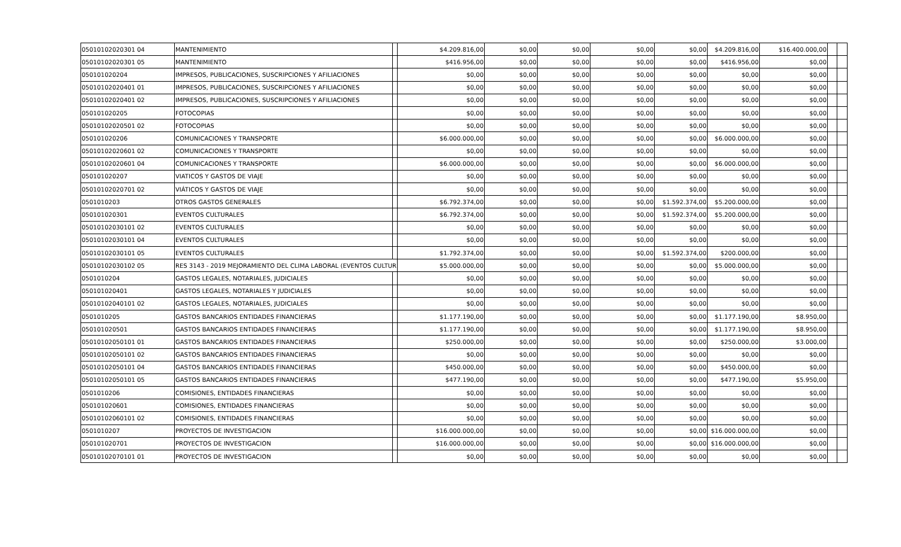| 05010102020301 04 | MANTENIMIENTO | | $4.209.816,00 | $0,00 | $0,00 | $0,00 | $0,00 | $4.209.816,00 | $16.400.000,00 | | |
| 05010102020301 05 | MANTENIMIENTO | | $416.956,00 | $0,00 | $0,00 | $0,00 | $0,00 | $416.956,00 | $0,00 | | |
| 050101020204 | IMPRESOS, PUBLICACIONES, SUSCRIPCIONES Y AFILIACIONES | | $0,00 | $0,00 | $0,00 | $0,00 | $0,00 | $0,00 | $0,00 | | |
| 05010102020401 01 | IMPRESOS, PUBLICACIONES, SUSCRIPCIONES Y AFILIACIONES | | $0,00 | $0,00 | $0,00 | $0,00 | $0,00 | $0,00 | $0,00 | | |
| 05010102020401 02 | IMPRESOS, PUBLICACIONES, SUSCRIPCIONES Y AFILIACIONES | | $0,00 | $0,00 | $0,00 | $0,00 | $0,00 | $0,00 | $0,00 | | |
| 050101020205 | FOTOCOPIAS | | $0,00 | $0,00 | $0,00 | $0,00 | $0,00 | $0,00 | $0,00 | | |
| 05010102020501 02 | FOTOCOPIAS | | $0,00 | $0,00 | $0,00 | $0,00 | $0,00 | $0,00 | $0,00 | | |
| 050101020206 | COMUNICACIONES Y TRANSPORTE | | $6.000.000,00 | $0,00 | $0,00 | $0,00 | $0,00 | $6.000.000,00 | $0,00 | | |
| 05010102020601 02 | COMUNICACIONES Y TRANSPORTE | | $0,00 | $0,00 | $0,00 | $0,00 | $0,00 | $0,00 | $0,00 | | |
| 05010102020601 04 | COMUNICACIONES Y TRANSPORTE | | $6.000.000,00 | $0,00 | $0,00 | $0,00 | $0,00 | $6.000.000,00 | $0,00 | | |
| 050101020207 | VIATICOS Y GASTOS DE VIAJE | | $0,00 | $0,00 | $0,00 | $0,00 | $0,00 | $0,00 | $0,00 | | |
| 05010102020701 02 | VIÁTICOS Y GASTOS DE VIAJE | | $0,00 | $0,00 | $0,00 | $0,00 | $0,00 | $0,00 | $0,00 | | |
| 0501010203 | OTROS GASTOS GENERALES | | $6.792.374,00 | $0,00 | $0,00 | $0,00 | $1.592.374,00 | $5.200.000,00 | $0,00 | | |
| 050101020301 | EVENTOS CULTURALES | | $6.792.374,00 | $0,00 | $0,00 | $0,00 | $1.592.374,00 | $5.200.000,00 | $0,00 | | |
| 05010102030101 02 | EVENTOS CULTURALES | | $0,00 | $0,00 | $0,00 | $0,00 | $0,00 | $0,00 | $0,00 | | |
| 05010102030101 04 | EVENTOS CULTURALES | | $0,00 | $0,00 | $0,00 | $0,00 | $0,00 | $0,00 | $0,00 | | |
| 05010102030101 05 | EVENTOS CULTURALES | | $1.792.374,00 | $0,00 | $0,00 | $0,00 | $1.592.374,00 | $200.000,00 | $0,00 | | |
| 05010102030102 05 | RES 3143 - 2019 MEJORAMIENTO DEL CLIMA LABORAL (EVENTOS CULTUR | | $5.000.000,00 | $0,00 | $0,00 | $0,00 | $0,00 | $5.000.000,00 | $0,00 | | |
| 0501010204 | GASTOS LEGALES, NOTARIALES, JUDICIALES | | $0,00 | $0,00 | $0,00 | $0,00 | $0,00 | $0,00 | $0,00 | | |
| 050101020401 | GASTOS LEGALES, NOTARIALES Y JUDICIALES | | $0,00 | $0,00 | $0,00 | $0,00 | $0,00 | $0,00 | $0,00 | | |
| 05010102040101 02 | GASTOS LEGALES, NOTARIALES, JUDICIALES | | $0,00 | $0,00 | $0,00 | $0,00 | $0,00 | $0,00 | $0,00 | | |
| 0501010205 | GASTOS BANCARIOS ENTIDADES FINANCIERAS | | $1.177.190,00 | $0,00 | $0,00 | $0,00 | $0,00 | $1.177.190,00 | $8.950,00 | | |
| 050101020501 | GASTOS BANCARIOS ENTIDADES FINANCIERAS | | $1.177.190,00 | $0,00 | $0,00 | $0,00 | $0,00 | $1.177.190,00 | $8.950,00 | | |
| 05010102050101 01 | GASTOS BANCARIOS ENTIDADES FINANCIERAS | | $250.000,00 | $0,00 | $0,00 | $0,00 | $0,00 | $250.000,00 | $3.000,00 | | |
| 05010102050101 02 | GASTOS BANCARIOS ENTIDADES FINANCIERAS | | $0,00 | $0,00 | $0,00 | $0,00 | $0,00 | $0,00 | $0,00 | | |
| 05010102050101 04 | GASTOS BANCARIOS ENTIDADES FINANCIERAS | | $450.000,00 | $0,00 | $0,00 | $0,00 | $0,00 | $450.000,00 | $0,00 | | |
| 05010102050101 05 | GASTOS BANCARIOS ENTIDADES FINANCIERAS | | $477.190,00 | $0,00 | $0,00 | $0,00 | $0,00 | $477.190,00 | $5.950,00 | | |
| 0501010206 | COMISIONES, ENTIDADES FINANCIERAS | | $0,00 | $0,00 | $0,00 | $0,00 | $0,00 | $0,00 | $0,00 | | |
| 050101020601 | COMISIONES, ENTIDADES FINANCIERAS | | $0,00 | $0,00 | $0,00 | $0,00 | $0,00 | $0,00 | $0,00 | | |
| 05010102060101 02 | COMISIONES, ENTIDADES FINANCIERAS | | $0,00 | $0,00 | $0,00 | $0,00 | $0,00 | $0,00 | $0,00 | | |
| 0501010207 | PROYECTOS DE INVESTIGACION | | $16.000.000,00 | $0,00 | $0,00 | $0,00 | $0,00 | $16.000.000,00 | $0,00 | | |
| 050101020701 | PROYECTOS DE INVESTIGACION | | $16.000.000,00 | $0,00 | $0,00 | $0,00 | $0,00 | $16.000.000,00 | $0,00 | | |
| 05010102070101 01 | PROYECTOS DE INVESTIGACION | | $0,00 | $0,00 | $0,00 | $0,00 | $0,00 | $0,00 | $0,00 | | |